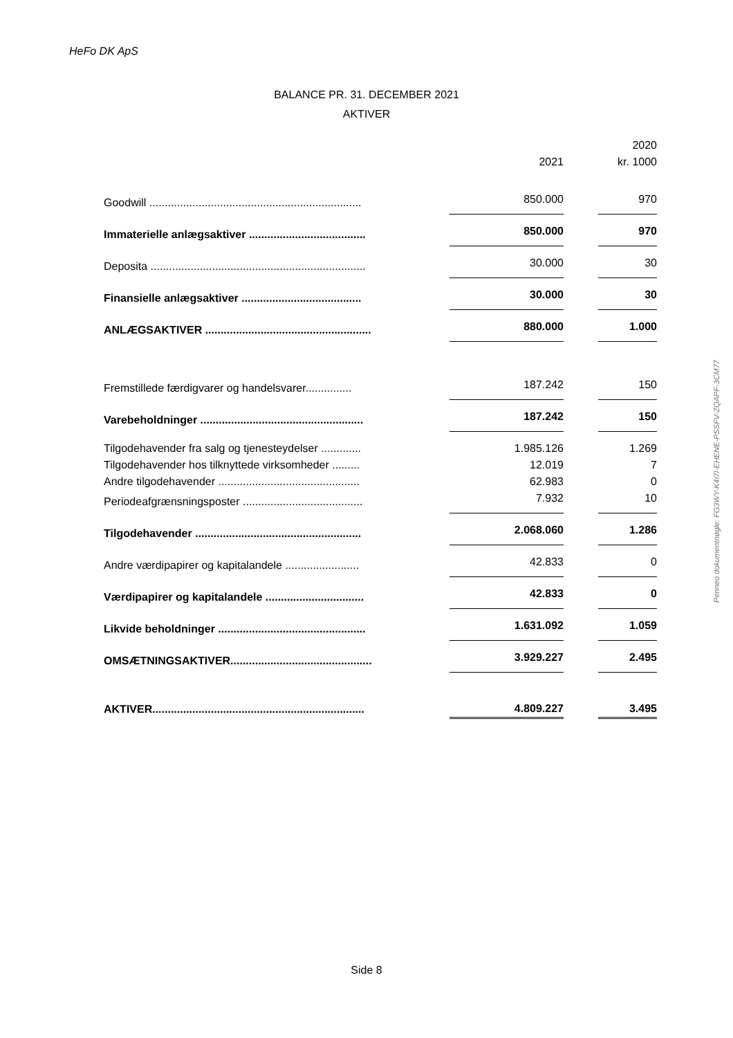HeFo DK ApS
BALANCE PR. 31. DECEMBER 2021
AKTIVER
Penneo dokumentnøgle: FG3WY-K4I7I-EHENE-PSSFV-ZQAPF-3CM77
| | | | 2020 |
| --- | --- | --- | --- |
| | 2021 | | kr. 1000 |
| Goodwill ..................................................................... | 850.000 | | 970 |
| Immaterielle anlægsaktiver ...................................... | 850.000 | | 970 |
| Deposita ...................................................................... | 30.000 | | 30 |
| Finansielle anlægsaktiver ....................................... | 30.000 | | 30 |
| ANLÆGSAKTIVER ...................................................... | 880.000 | | 1.000 |
| Fremstillede færdigvarer og handelsvarer............... | 187.242 | | 150 |
| Varebeholdninger ..................................................... | 187.242 | | 150 |
| Tilgodehavender fra salg og tjenesteydelser ............. | 1.985.126 | | 1.269 |
| Tilgodehavender hos tilknyttede virksomheder ......... | 12.019 | | 7 |
| Andre tilgodehavender .............................................. | 62.983 | | 0 |
| Periodeafgrænsningsposter ....................................... | 7.932 | | 10 |
| Tilgodehavender ...................................................... | 2.068.060 | | 1.286 |
| Andre værdipapirer og kapitalandele ........................ | 42.833 | | 0 |
| Værdipapirer og kapitalandele ................................ | 42.833 | | 0 |
| Likvide beholdninger ................................................ | 1.631.092 | | 1.059 |
| OMSÆTNINGSAKTIVER.............................................. | 3.929.227 | | 2.495 |
| AKTIVER..................................................................... | 4.809.227 | | 3.495 |
Side 8